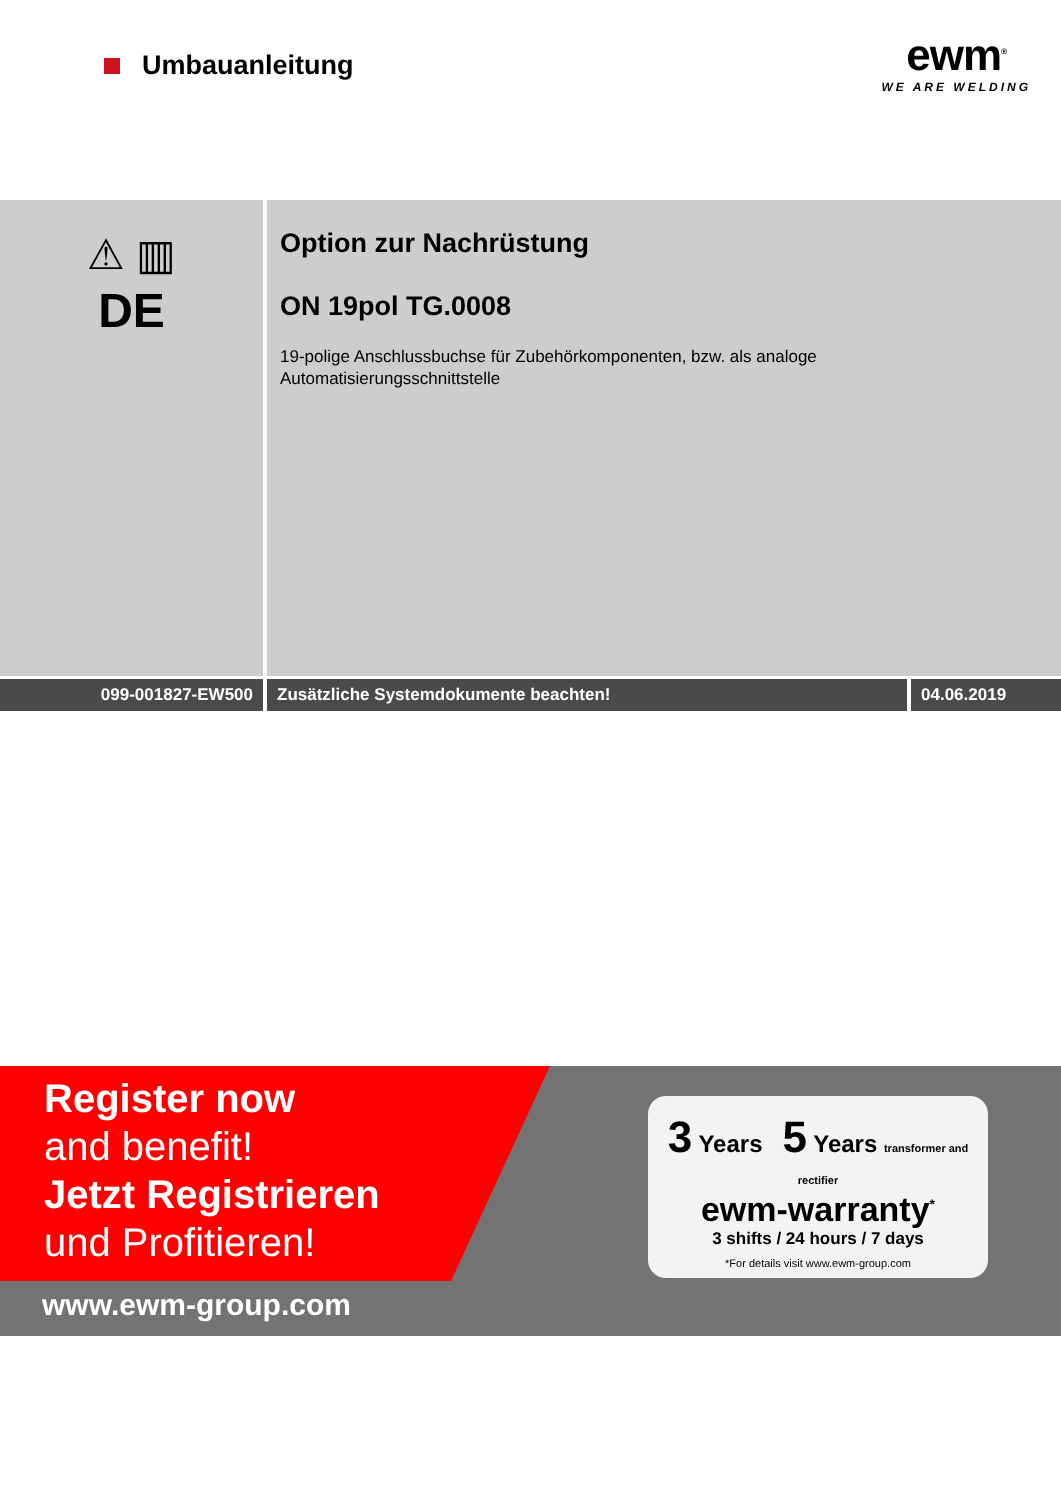Umbauanleitung
ewm<sup>®</sup>
WE ARE WELDING
⚠ ▥
DE
Option zur Nachrüstung
ON 19pol TG.0008
19-polige Anschlussbuchse für Zubehörkomponenten, bzw. als analoge
Automatisierungsschnittstelle
099-001827-EW500 Zusätzliche Systemdokumente beachten! 04.06.2019
Register now
and benefit!
Jetzt Registrieren
und Profitieren!
www.ewm-group.com
3 Years 5 Years transformer and rectifier
ewm-warranty<sup>*</sup>
3 shifts / 24 hours / 7 days
*For details visit www.ewm-group.com